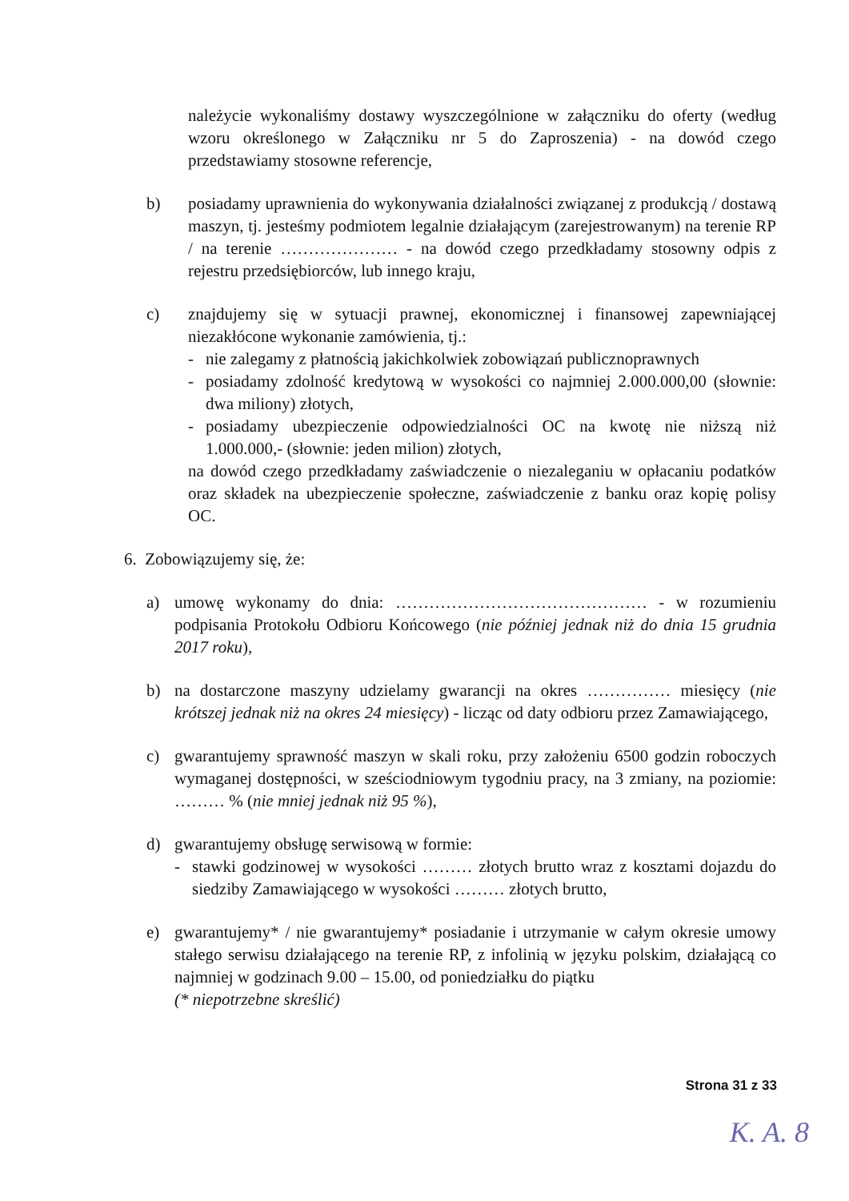należycie wykonaliśmy dostawy wyszczególnione w załączniku do oferty (według wzoru określonego w Załączniku nr 5 do Zaproszenia) - na dowód czego przedstawiamy stosowne referencje,
b) posiadamy uprawnienia do wykonywania działalności związanej z produkcją / dostawą maszyn, tj. jesteśmy podmiotem legalnie działającym (zarejestrowanym) na terenie RP / na terenie ………………… - na dowód czego przedkładamy stosowny odpis z rejestru przedsiębiorców, lub innego kraju,
c) znajdujemy się w sytuacji prawnej, ekonomicznej i finansowej zapewniającej niezakłócone wykonanie zamówienia, tj.:
- nie zalegamy z płatnością jakichkolwiek zobowiązań publicznoprawnych
- posiadamy zdolność kredytową w wysokości co najmniej 2.000.000,00 (słownie: dwa miliony) złotych,
- posiadamy ubezpieczenie odpowiedzialności OC na kwotę nie niższą niż 1.000.000,- (słownie: jeden milion) złotych,
na dowód czego przedkładamy zaświadczenie o niezaleganiu w opłacaniu podatków oraz składek na ubezpieczenie społeczne, zaświadczenie z banku oraz kopię polisy OC.
6. Zobowiązujemy się, że:
a) umowę wykonamy do dnia: ……………………………………… - w rozumieniu podpisania Protokołu Odbioru Końcowego (nie później jednak niż do dnia 15 grudnia 2017 roku),
b) na dostarczone maszyny udzielamy gwarancji na okres …………… miesięcy (nie krótszej jednak niż na okres 24 miesięcy) - licząc od daty odbioru przez Zamawiającego,
c) gwarantujemy sprawność maszyn w skali roku, przy założeniu 6500 godzin roboczych wymaganej dostępności, w sześciodniowym tygodniu pracy, na 3 zmiany, na poziomie: ……… % (nie mniej jednak niż 95 %),
d) gwarantujemy obsługę serwisową w formie:
- stawki godzinowej w wysokości ……… złotych brutto wraz z kosztami dojazdu do siedziby Zamawiającego w wysokości ……… złotych brutto,
e) gwarantujemy* / nie gwarantujemy* posiadanie i utrzymanie w całym okresie umowy stałego serwisu działającego na terenie RP, z infolinią w języku polskim, działającą co najmniej w godzinach 9.00 – 15.00, od poniedziałku do piątku
(* niepotrzebne skreślić)
Strona 31 z 33
K. A. 8